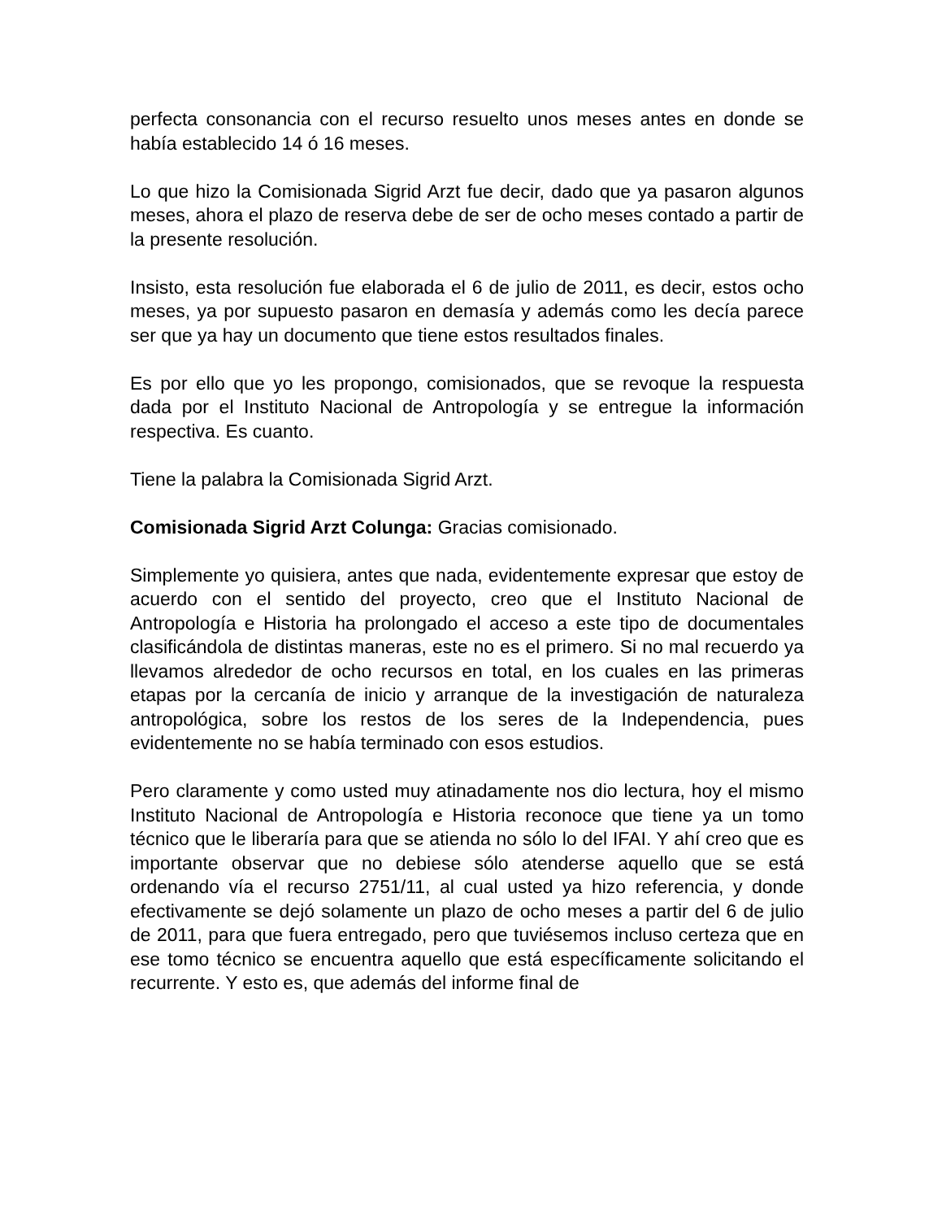perfecta consonancia con el recurso resuelto unos meses antes en donde se había establecido 14 ó 16 meses.
Lo que hizo la Comisionada Sigrid Arzt fue decir, dado que ya pasaron algunos meses, ahora el plazo de reserva debe de ser de ocho meses contado a partir de la presente resolución.
Insisto, esta resolución fue elaborada el 6 de julio de 2011, es decir, estos ocho meses, ya por supuesto pasaron en demasía y además como les decía parece ser que ya hay un documento que tiene estos resultados finales.
Es por ello que yo les propongo, comisionados, que se revoque la respuesta dada por el Instituto Nacional de Antropología y se entregue la información respectiva. Es cuanto.
Tiene la palabra la Comisionada Sigrid Arzt.
Comisionada Sigrid Arzt Colunga: Gracias comisionado.
Simplemente yo quisiera, antes que nada, evidentemente expresar que estoy de acuerdo con el sentido del proyecto, creo que el Instituto Nacional de Antropología e Historia ha prolongado el acceso a este tipo de documentales clasificándola de distintas maneras, este no es el primero. Si no mal recuerdo ya llevamos alrededor de ocho recursos en total, en los cuales en las primeras etapas por la cercanía de inicio y arranque de la investigación de naturaleza antropológica, sobre los restos de los seres de la Independencia, pues evidentemente no se había terminado con esos estudios.
Pero claramente y como usted muy atinadamente nos dio lectura, hoy el mismo Instituto Nacional de Antropología e Historia reconoce que tiene ya un tomo técnico que le liberaría para que se atienda no sólo lo del IFAI. Y ahí creo que es importante observar que no debiese sólo atenderse aquello que se está ordenando vía el recurso 2751/11, al cual usted ya hizo referencia, y donde efectivamente se dejó solamente un plazo de ocho meses a partir del 6 de julio de 2011, para que fuera entregado, pero que tuviésemos incluso certeza que en ese tomo técnico se encuentra aquello que está específicamente solicitando el recurrente. Y esto es, que además del informe final de